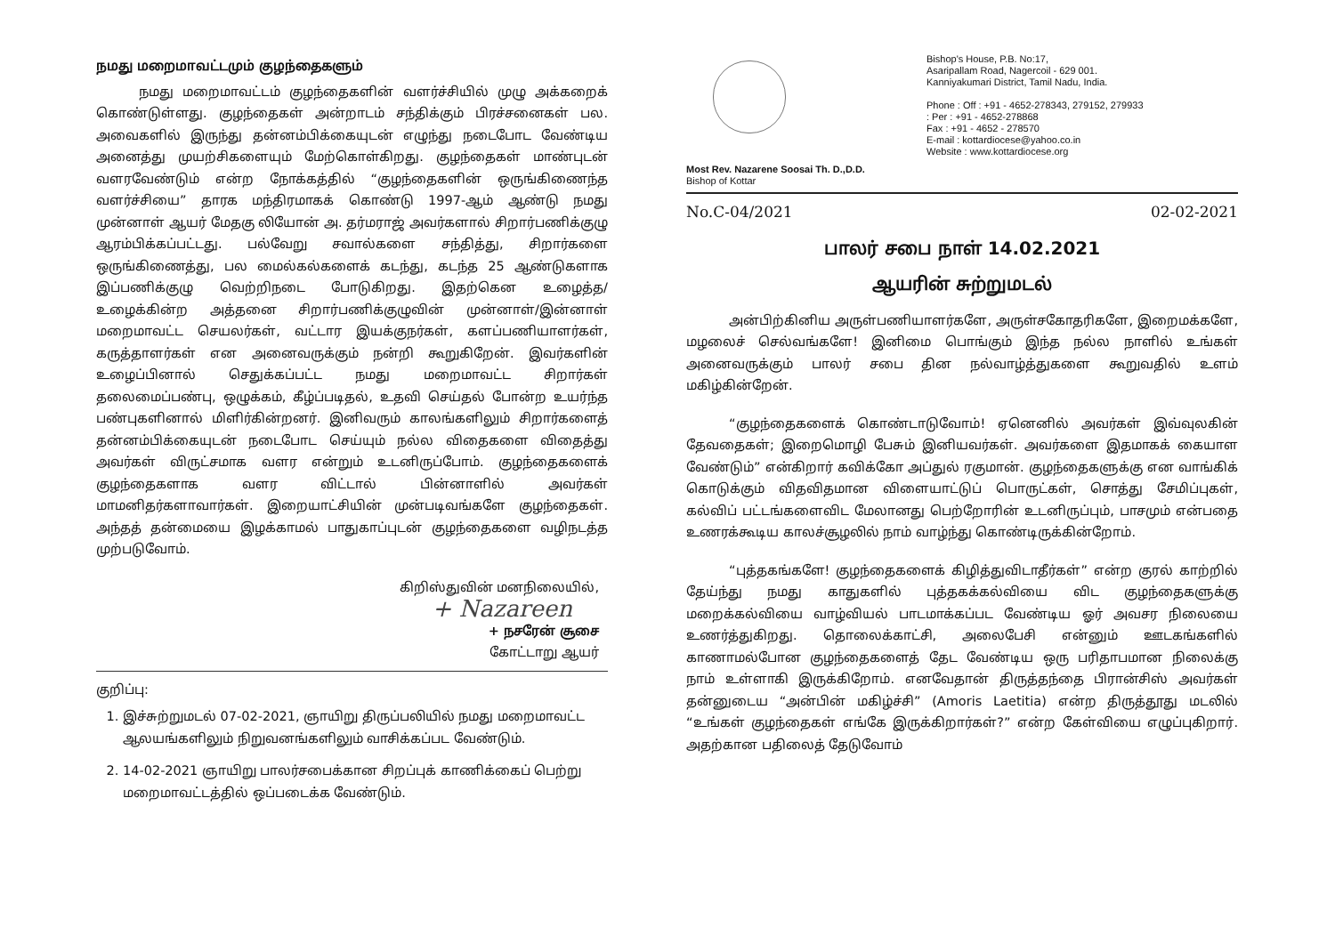நமது மறைமாவட்டமும் குழந்தைகளும்
நமது மறைமாவட்டம் குழந்தைகளின் வளர்ச்சியில் முழு அக்கறைக் கொண்டுள்ளது. குழந்தைகள் அன்றாடம் சந்திக்கும் பிரச்சனைகள் பல. அவைகளில் இருந்து தன்னம்பிக்கையுடன் எழுந்து நடைபோட வேண்டிய அனைத்து முயற்சிகளையும் மேற்கொள்கிறது. குழந்தைகள் மாண்புடன் வளரவேண்டும் என்ற நோக்கத்தில் “குழந்தைகளின் ஒருங்கிணைந்த வளர்ச்சியை” தாரக மந்திரமாகக் கொண்டு 1997-ஆம் ஆண்டு நமது முன்னாள் ஆயர் மேதகு லியோன் அ. தர்மராஜ் அவர்களால் சிறார்பணிக்குழு ஆரம்பிக்கப்பட்டது. பல்வேறு சவால்களை சந்தித்து, சிறார்களை ஒருங்கிணைத்து, பல மைல்கல்களைக் கடந்து, கடந்த 25 ஆண்டுகளாக இப்பணிக்குழு வெற்றிநடை போடுகிறது. இதற்கென உழைத்த/உழைக்கின்ற அத்தனை சிறார்பணிக்குழுவின் முன்னாள்/இன்னாள் மறைமாவட்ட செயலர்கள், வட்டார இயக்குநர்கள், களப்பணியாளர்கள், கருத்தாளர்கள் என அனைவருக்கும் நன்றி கூறுகிறேன். இவர்களின் உழைப்பினால் செதுக்கப்பட்ட நமது மறைமாவட்ட சிறார்கள் தலைமைப்பண்பு, ஒழுக்கம், கீழ்ப்படிதல், உதவி செய்தல் போன்ற உயர்ந்த பண்புகளினால் மிளிர்கின்றனர். இனிவரும் காலங்களிலும் சிறார்களைத் தன்னம்பிக்கையுடன் நடைபோட செய்யும் நல்ல விதைகளை விதைத்து அவர்கள் விருட்சமாக வளர என்றும் உடனிருப்போம். குழந்தைகளைக் குழந்தைகளாக வளர விட்டால் பின்னாளில் அவர்கள் மாமனிதர்களாவார்கள். இறையாட்சியின் முன்படிவங்களே குழந்தைகள். அந்தத் தன்மையை இழக்காமல் பாதுகாப்புடன் குழந்தைகளை வழிநடத்த முற்படுவோம்.
கிறிஸ்துவின் மனநிலையில்,
+ Nazareen
+ நசரேன் சூசை
கோட்டாறு ஆயர்
குறிப்பு:
1. இச்சுற்றுமடல் 07-02-2021, ஞாயிறு திருப்பலியில் நமது மறைமாவட்ட ஆலயங்களிலும் நிறுவனங்களிலும் வாசிக்கப்பட வேண்டும்.
2. 14-02-2021 ஞாயிறு பாலர்சபைக்கான சிறப்புக் காணிக்கைப் பெற்று மறைமாவட்டத்தில் ஒப்படைக்க வேண்டும்.
Most Rev. Nazarene Soosai Th. D.,D.D.
Bishop of Kottar
Bishop's House, P.B. No:17,
Asaripallam Road, Nagercoil - 629 001.
Kanniyakumari District, Tamil Nadu, India.
Phone : Off : +91 - 4652-278343, 279152, 279933
: Per : +91 - 4652-278868
Fax : +91 - 4652 - 278570
E-mail : kottardiocese@yahoo.co.in
Website : www.kottardiocese.org
No.C-04/2021 02-02-2021
பாலர் சபை நாள் 14.02.2021
ஆயரின் சுற்றுமடல்
அன்பிற்கினிய அருள்பணியாளர்களே, அருள்சகோதரிகளே, இறைமக்களே, மழலைச் செல்வங்களே! இனிமை பொங்கும் இந்த நல்ல நாளில் உங்கள் அனைவருக்கும் பாலர் சபை தின நல்வாழ்த்துகளை கூறுவதில் உளம் மகிழ்கின்றேன்.
“குழந்தைகளைக் கொண்டாடுவோம்! ஏனெனில் அவர்கள் இவ்வுலகின் தேவதைகள்; இறைமொழி பேசும் இனியவர்கள். அவர்களை இதமாகக் கையாள வேண்டும்” என்கிறார் கவிக்கோ அப்துல் ரகுமான். குழந்தைகளுக்கு என வாங்கிக் கொடுக்கும் விதவிதமான விளையாட்டுப் பொருட்கள், சொத்து சேமிப்புகள், கல்விப் பட்டங்களைவிட மேலானது பெற்றோரின் உடனிருப்பும், பாசமும் என்பதை உணரக்கூடிய காலச்சூழலில் நாம் வாழ்ந்து கொண்டிருக்கின்றோம்.
“புத்தகங்களே! குழந்தைகளைக் கிழித்துவிடாதீர்கள்” என்ற குரல் காற்றில் தேய்ந்து நமது காதுகளில் புத்தகக்கல்வியை விட குழந்தைகளுக்கு மறைக்கல்வியை வாழ்வியல் பாடமாக்கப்பட வேண்டிய ஓர் அவசர நிலையை உணர்த்துகிறது. தொலைக்காட்சி, அலைபேசி என்னும் ஊடகங்களில் காணாமல்போன குழந்தைகளைத் தேட வேண்டிய ஒரு பரிதாபமான நிலைக்கு நாம் உள்ளாகி இருக்கிறோம். எனவேதான் திருத்தந்தை பிரான்சிஸ் அவர்கள் தன்னுடைய “அன்பின் மகிழ்ச்சி” (Amoris Laetitia) என்ற திருத்தூது மடலில் “உங்கள் குழந்தைகள் எங்கே இருக்கிறார்கள்?” என்ற கேள்வியை எழுப்புகிறார். அதற்கான பதிலைத் தேடுவோம்